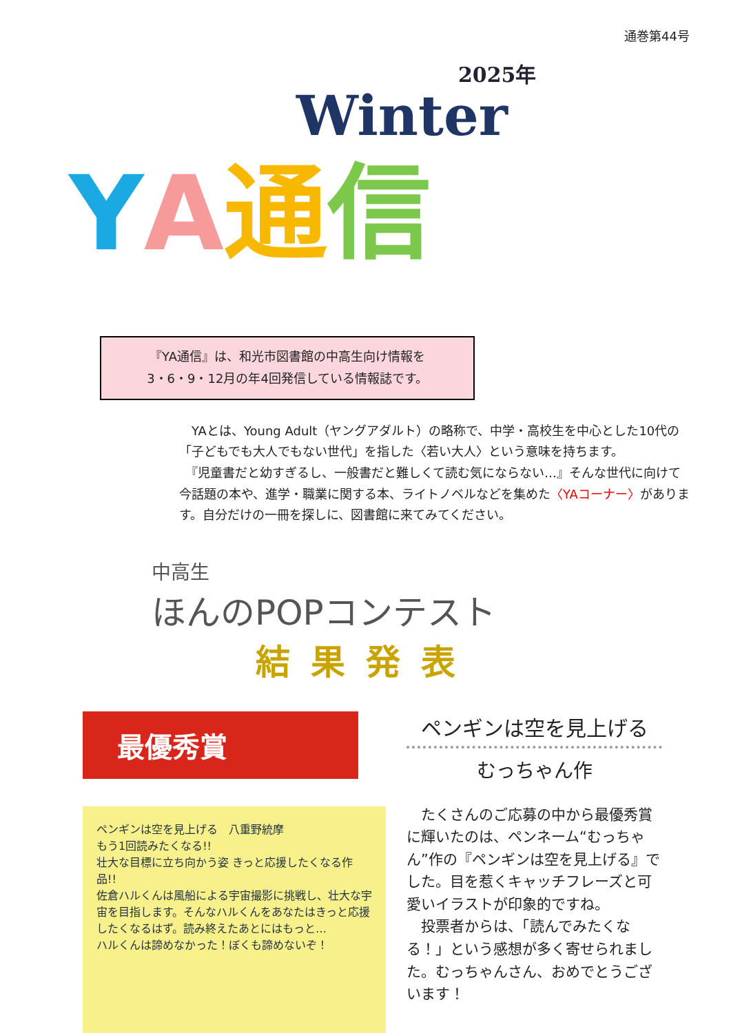通巻第44号
2025年
Winter
YA通信
『YA通信』は、和光市図書館の中高生向け情報を
3・6・9・12月の年4回発信している情報誌です。
　YAとは、Young Adult（ヤングアダルト）の略称で、中学・高校生を中心とした10代の「子どもでも大人でもない世代」を指した〈若い大人〉という意味を持ちます。
　『児童書だと幼すぎるし、一般書だと難しくて読む気にならない…』そんな世代に向けて今話題の本や、進学・職業に関する本、ライトノベルなどを集めた〈YAコーナー〉があります。自分だけの一冊を探しに、図書館に来てみてください。
中高生
ほんのPOPコンテスト
結果発表
最優秀賞
ペンギンは空を見上げる　八重野統摩
もう1回読みたくなる!!
壮大な目標に立ち向かう姿 きっと応援したくなる作品!!
佐倉ハルくんは風船による宇宙撮影に挑戦し、壮大な宇宙を目指します。そんなハルくんをあなたはきっと応援したくなるはず。読み終えたあとにはもっと…
ハルくんは諦めなかった！ぼくも諦めないぞ！
ペンギンは空を見上げる
むっちゃん作
　たくさんのご応募の中から最優秀賞に輝いたのは、ペンネーム“むっちゃん”作の『ペンギンは空を見上げる』でした。目を惹くキャッチフレーズと可愛いイラストが印象的ですね。
　投票者からは、「読んでみたくなる！」という感想が多く寄せられました。むっちゃんさん、おめでとうございます！